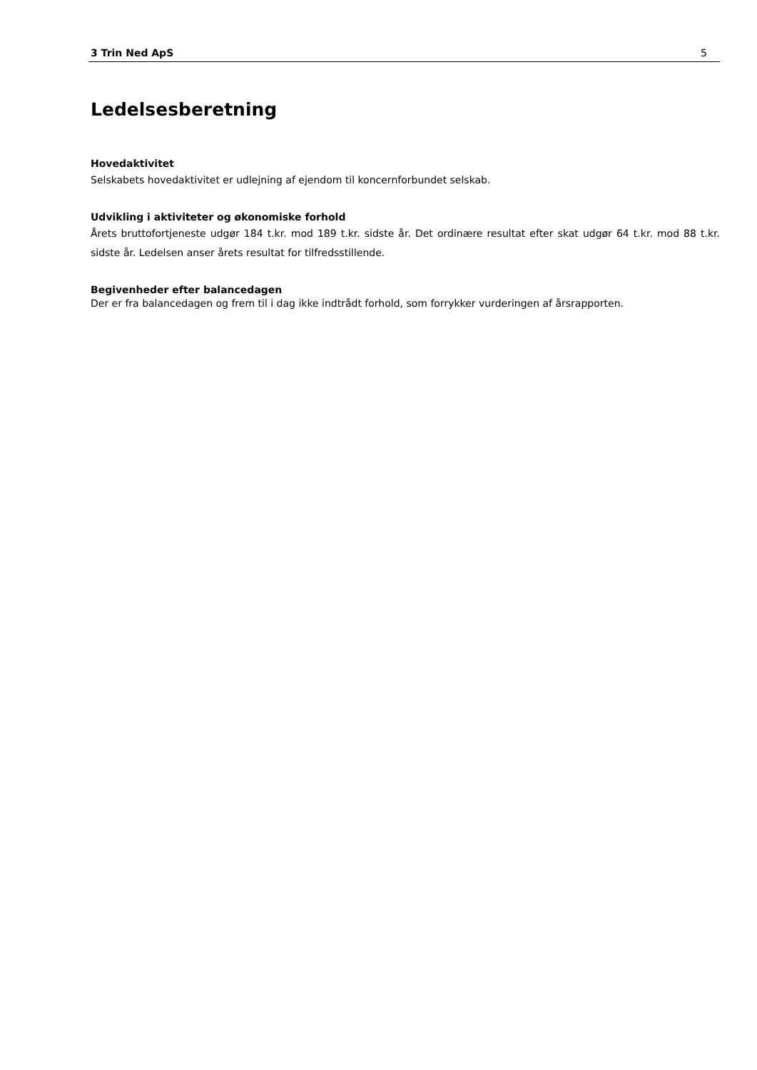3 Trin Ned ApS 5
Ledelsesberetning
Hovedaktivitet
Selskabets hovedaktivitet er udlejning af ejendom til koncernforbundet selskab.
Udvikling i aktiviteter og økonomiske forhold
Årets bruttofortjeneste udgør 184 t.kr. mod 189 t.kr. sidste år. Det ordinære resultat efter skat udgør 64 t.kr. mod 88 t.kr. sidste år. Ledelsen anser årets resultat for tilfredsstillende.
Begivenheder efter balancedagen
Der er fra balancedagen og frem til i dag ikke indtrådt forhold, som forrykker vurderingen af årsrapporten.